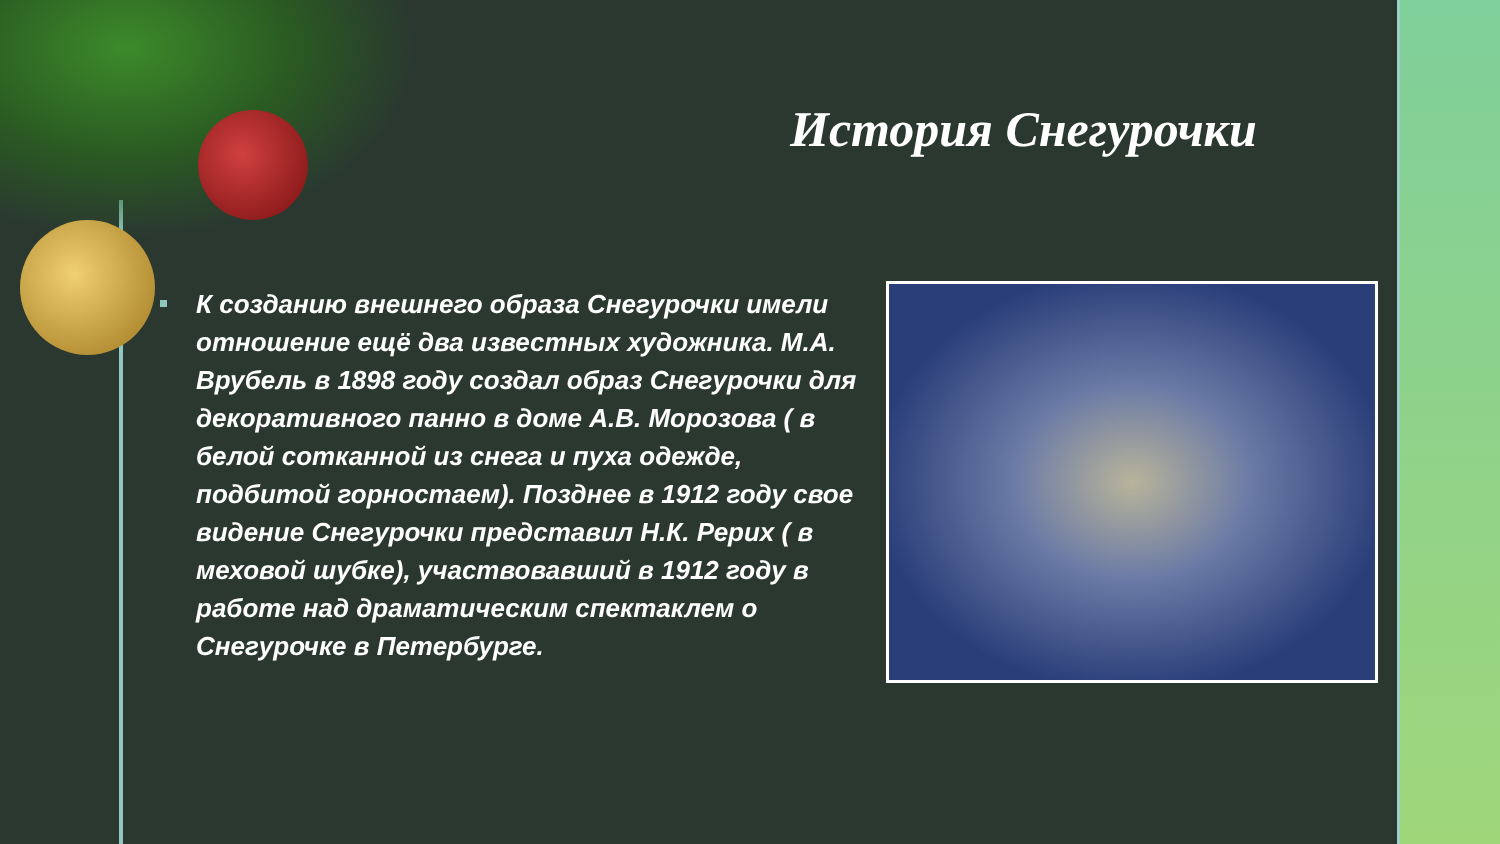История Снегурочки
К созданию внешнего образа Снегурочки имели отношение ещё два известных художника. М.А. Врубель в 1898 году создал образ Снегурочки для декоративного панно в доме А.В. Морозова ( в белой сотканной из снега и пуха одежде, подбитой горностаем). Позднее в 1912 году свое видение Снегурочки представил Н.К. Рерих ( в меховой шубке), участвовавший в 1912 году в работе над драматическим спектаклем о Снегурочке в Петербурге.